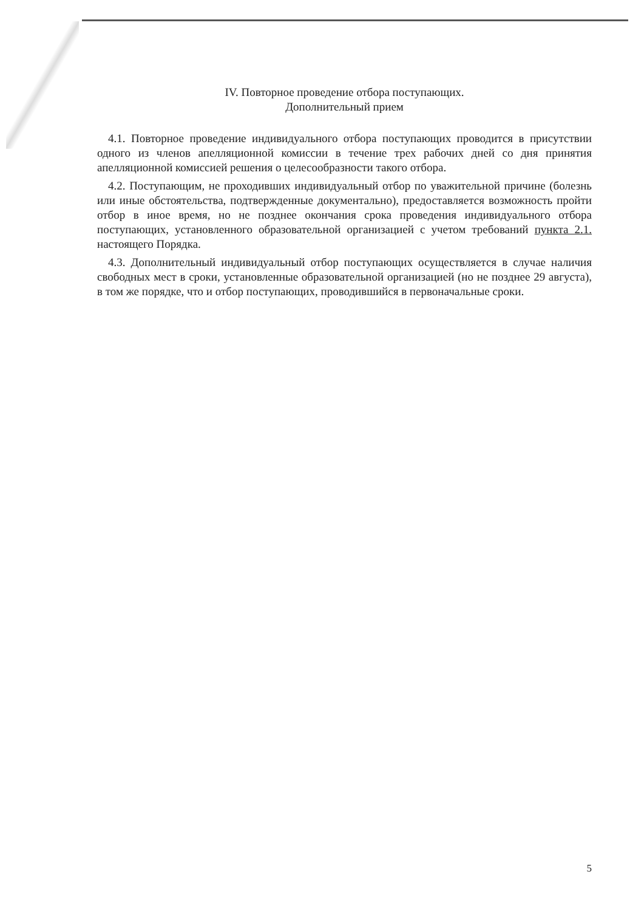IV. Повторное проведение отбора поступающих.
Дополнительный прием
4.1. Повторное проведение индивидуального отбора поступающих проводится в присутствии одного из членов апелляционной комиссии в течение трех рабочих дней со дня принятия апелляционной комиссией решения о целесообразности такого отбора.
4.2. Поступающим, не проходивших индивидуальный отбор по уважительной причине (болезнь или иные обстоятельства, подтвержденные документально), предоставляется возможность пройти отбор в иное время, но не позднее окончания срока проведения индивидуального отбора поступающих, установленного образовательной организацией с учетом требований пункта 2.1. настоящего Порядка.
4.3. Дополнительный индивидуальный отбор поступающих осуществляется в случае наличия свободных мест в сроки, установленные образовательной организацией (но не позднее 29 августа), в том же порядке, что и отбор поступающих, проводившийся в первоначальные сроки.
5